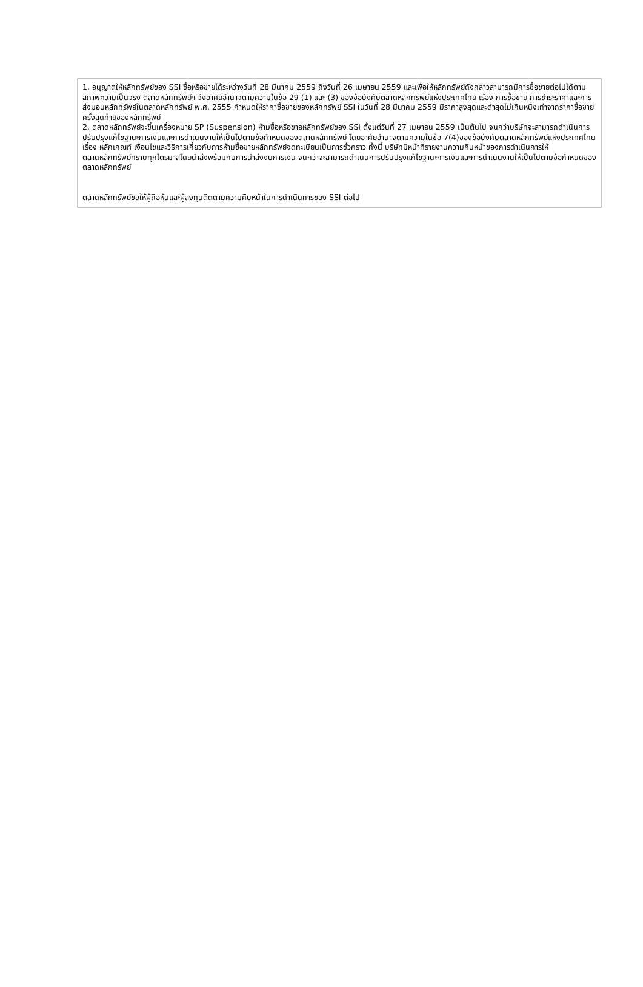1. อนุญาตให้หลักทรัพย์ของ SSI ซื้อหรือขายได้ระหว่างวันที่ 28 มีนาคม 2559 ถึงวันที่ 26 เมษายน 2559 และเพื่อให้หลักทรัพย์ดังกล่าวสามารถมีการซื้อขายต่อไปได้ตามสภาพความเป็นจริง ตลาดหลักทรัพย์ฯ จึงอาศัยอำนาจตามความในข้อ 29 (1) และ (3) ของข้อบังคับตลาดหลักทรัพย์แห่งประเทศไทย เรื่อง การซื้อขาย การชำระราคาและการส่งมอบหลักทรัพย์ในตลาดหลักทรัพย์ พ.ศ. 2555 กำหนดให้ราคาซื้อขายของหลักทรัพย์ SSI ในวันที่ 28 มีนาคม 2559 มีราคาสูงสุดและต่ำสุดไม่เกินหนึ่งเท่าจากราคาซื้อขายครั้งสุดท้ายของหลักทรัพย์
2. ตลาดหลักทรัพย์จะขึ้นเครื่องหมาย SP (Suspension) ห้ามซื้อหรือขายหลักทรัพย์ของ SSI ตั้งแต่วันที่ 27 เมษายน 2559 เป็นต้นไป จนกว่าบริษัทจะสามารถดำเนินการปรับปรุงแก้ไขฐานะการเงินและการดำเนินงานให้เป็นไปตามข้อกำหนดของตลาดหลักทรัพย์ โดยอาศัยอำนาจตามความในข้อ 7(4)ของข้อบังคับตลาดหลักทรัพย์แห่งประเทศไทย เรื่อง หลักเกณฑ์ เงื่อนไขและวิธีการเกี่ยวกับการห้ามซื้อขายหลักทรัพย์จดทะเบียนเป็นการชั่วคราว ทั้งนี้ บริษัทมีหน้าที่รายงานความคืบหน้าของการดำเนินการให้ตลาดหลักทรัพย์ทราบทุกไตรมาสโดยนำส่งพร้อมกับการนำส่งงบการเงิน จนกว่าจะสามารถดำเนินการปรับปรุงแก้ไขฐานะการเงินและการดำเนินงานให้เป็นไปตามข้อกำหนดของตลาดหลักทรัพย์
ตลาดหลักทรัพย์ขอให้ผู้ถือหุ้นและผู้ลงทุนติดตามความคืบหน้าในการดำเนินการของ SSI ต่อไป